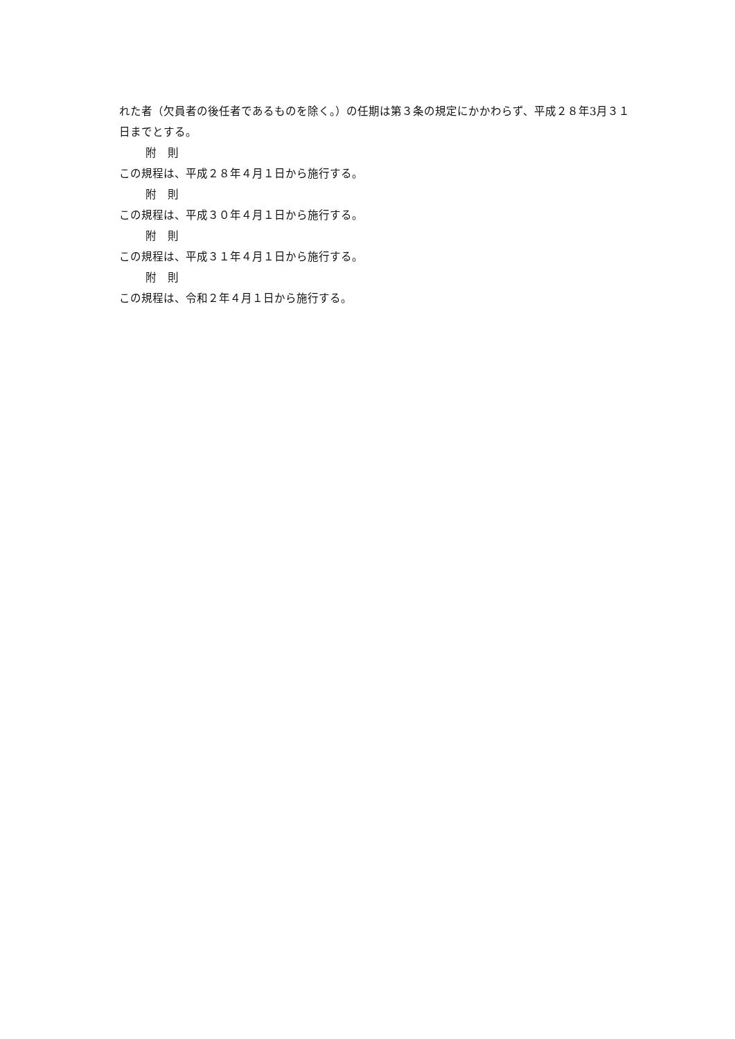れた者（欠員者の後任者であるものを除く。）の任期は第３条の規定にかかわらず、平成２８年3月３１日までとする。
附　則
この規程は、平成２８年４月１日から施行する。
附　則
この規程は、平成３０年４月１日から施行する。
附　則
この規程は、平成３１年４月１日から施行する。
附　則
この規程は、令和２年４月１日から施行する。